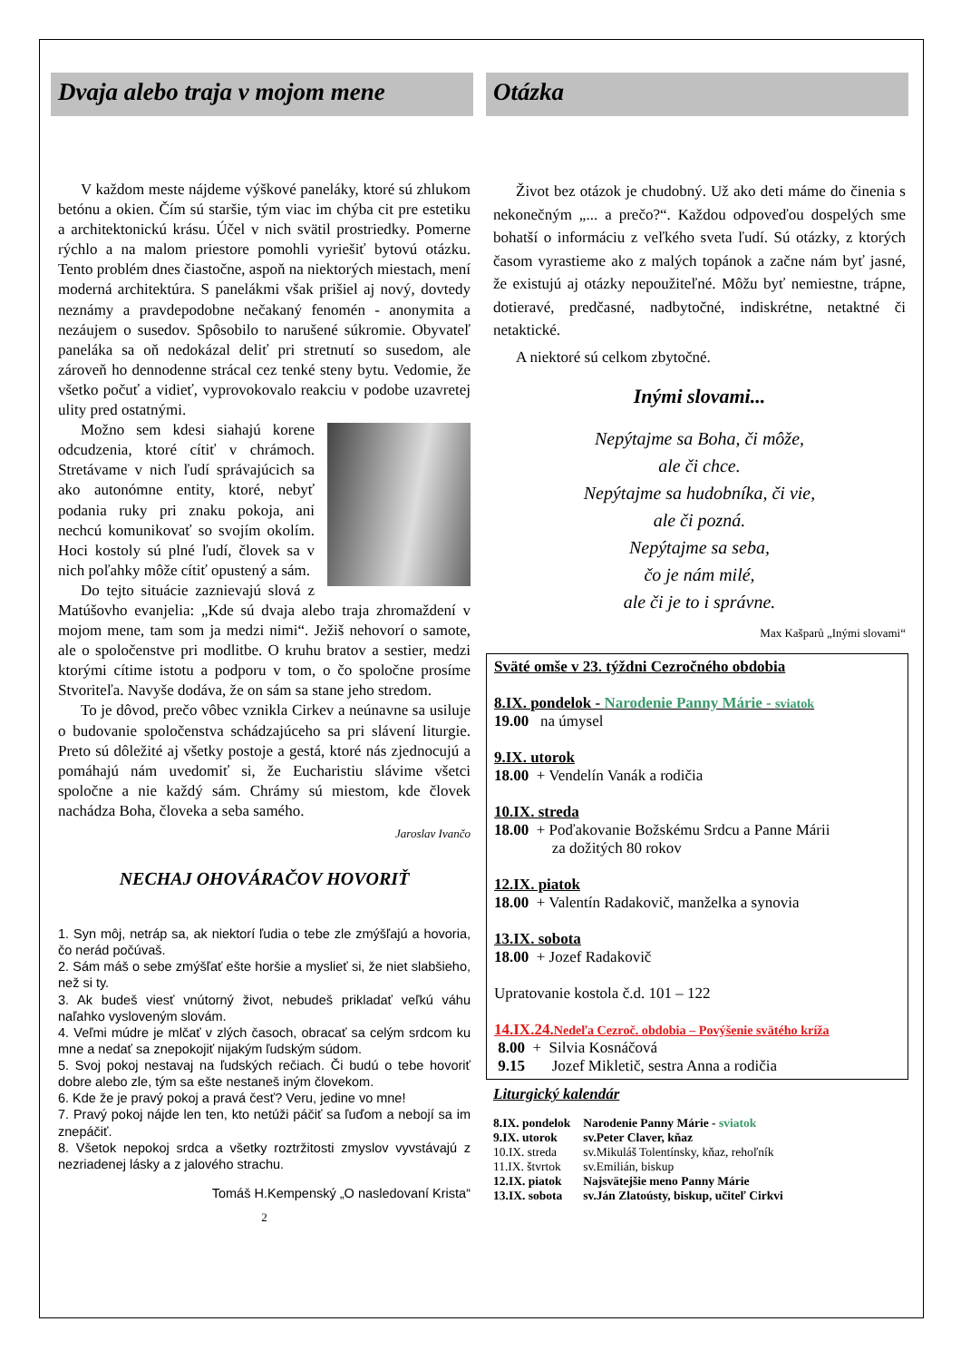Dvaja alebo traja v mojom mene
V každom meste nájdeme výškové paneláky, ktoré sú zhlukom betónu a okien. Čím sú staršie, tým viac im chýba cit pre estetiku a architektonickú krásu. Účel v nich svätil prostriedky. Pomerne rýchlo a na malom priestore pomohli vyriešiť bytovú otázku. Tento problém dnes čiastočne, aspoň na niektorých miestach, mení moderná architektúra. S panelákmi však prišiel aj nový, dovtedy neznámy a pravdepodobne nečakaný fenomén - anonymita a nezáujem o susedov. Spôsobilo to narušené súkromie. Obyvateľ paneláka sa oň nedokázal deliť pri stretnutí so susedom, ale zároveň ho dennodenne strácal cez tenké steny bytu. Vedomie, že všetko počuť a vidieť, vyprovokovalo reakciu v podobe uzavretej ulity pred ostatnými.
Možno sem kdesi siahajú korene odcudzenia, ktoré cítiť v chrámoch. Stretávame v nich ľudí správajúcich sa ako autonómne entity, ktoré, nebyť podania ruky pri znaku pokoja, ani nechcú komunikovať so svojím okolím. Hoci kostoly sú plné ľudí, človek sa v nich poľahky môže cítiť opustený a sám.
Do tejto situácie zaznievajú slová z Matúšovho evanjelia: „Kde sú dvaja alebo traja zhromaždení v mojom mene, tam som ja medzi nimi“. Ježiš nehovorí o samote, ale o spoločenstve pri modlitbe. O kruhu bratov a sestier, medzi ktorými cítime istotu a podporu v tom, o čo spoločne prosíme Stvoriteľa. Navyše dodáva, že on sám sa stane jeho stredom.
To je dôvod, prečo vôbec vznikla Cirkev a neúnavne sa usiluje o budovanie spoločenstva schádzajúceho sa pri slávení liturgie. Preto sú dôležité aj všetky postoje a gestá, ktoré nás zjednocujú a pomáhajú nám uvedomiť si, že Eucharistiu slávime všetci spoločne a nie každý sám. Chrámy sú miestom, kde človek nachádza Boha, človeka a seba samého.
Jaroslav Ivančo
NECHAJ OHOVÁRAČOV HOVORIŤ
1. Syn môj, netráp sa, ak niektorí ľudia o tebe zle zmýšľajú a hovoria, čo nerád počúvaš.
2. Sám máš o sebe zmýšľať ešte horšie a myslieť si, že niet slabšieho, než si ty.
3. Ak budeš viesť vnútorný život, nebudeš prikladať veľkú váhu naľahko vysloveným slovám.
4. Veľmi múdre je mlčať v zlých časoch, obracať sa celým srdcom ku mne a nedať sa znepokojiť nijakým ľudským súdom.
5. Svoj pokoj nestavaj na ľudských rečiach. Či budú o tebe hovoriť dobre alebo zle, tým sa ešte nestaneš iným človekom.
6. Kde že je pravý pokoj a pravá česť? Veru, jedine vo mne!
7. Pravý pokoj nájde len ten, kto netúži páčiť sa ľuďom a nebojí sa im znepáčiť.
8. Všetok nepokoj srdca a všetky roztržitosti zmyslov vyvstávajú z nezriadenej lásky a z jalového strachu.
Tomáš H.Kempenský „O nasledovaní Krista“
2
Otázka
Život bez otázok je chudobný. Už ako deti máme do činenia s nekonečným „... a prečo?“. Každou odpoveďou dospelých sme bohatší o informáciu z veľkého sveta ľudí. Sú otázky, z ktorých časom vyrastieme ako z malých topánok a začne nám byť jasné, že existujú aj otázky nepoužiteľné. Môžu byť nemiestne, trápne, dotieravé, predčasné, nadbytočné, indiskrétne, netaktné či netaktické.
A niektoré sú celkom zbytočné.
Inými slovami...
Nepýtajme sa Boha, či môže,
ale či chce.
Nepýtajme sa hudobníka, či vie,
ale či pozná.
Nepýtajme sa seba,
čo je nám milé,
ale či je to i správne.
Max Kašparů „Inými slovami“
Sväté omše v 23. týždni Cezročného obdobia
8.IX. pondelok - Narodenie Panny Márie - sviatok
19.00 na úmysel
9.IX. utorok
18.00 + Vendelín Vanák a rodičia
10.IX. streda
18.00 + Poďakovanie Božskému Srdcu a Panne Márii
za dožitých 80 rokov
12.IX. piatok
18.00 + Valentín Radakovič, manželka a synovia
13.IX. sobota
18.00 + Jozef Radakovič
Upratovanie kostola č.d. 101 – 122
14.IX.24.Nedeľa Cezroč. obdobia – Povýšenie svätého kríža
8.00 + Silvia Kosnáčová
9.15 Jozef Mikletič, sestra Anna a rodičia
Liturgický kalendár
| 8.IX. pondelok | Narodenie Panny Márie - sviatok |
| 9.IX. utorok | sv.Peter Claver, kňaz |
| 10.IX. streda | sv.Mikuláš Tolentínsky, kňaz, rehoľník |
| 11.IX. štvrtok | sv.Emilián, biskup |
| 12.IX. piatok | Najsvätejšie meno Panny Márie |
| 13.IX. sobota | sv.Ján Zlatoústy, biskup, učiteľ Cirkvi |